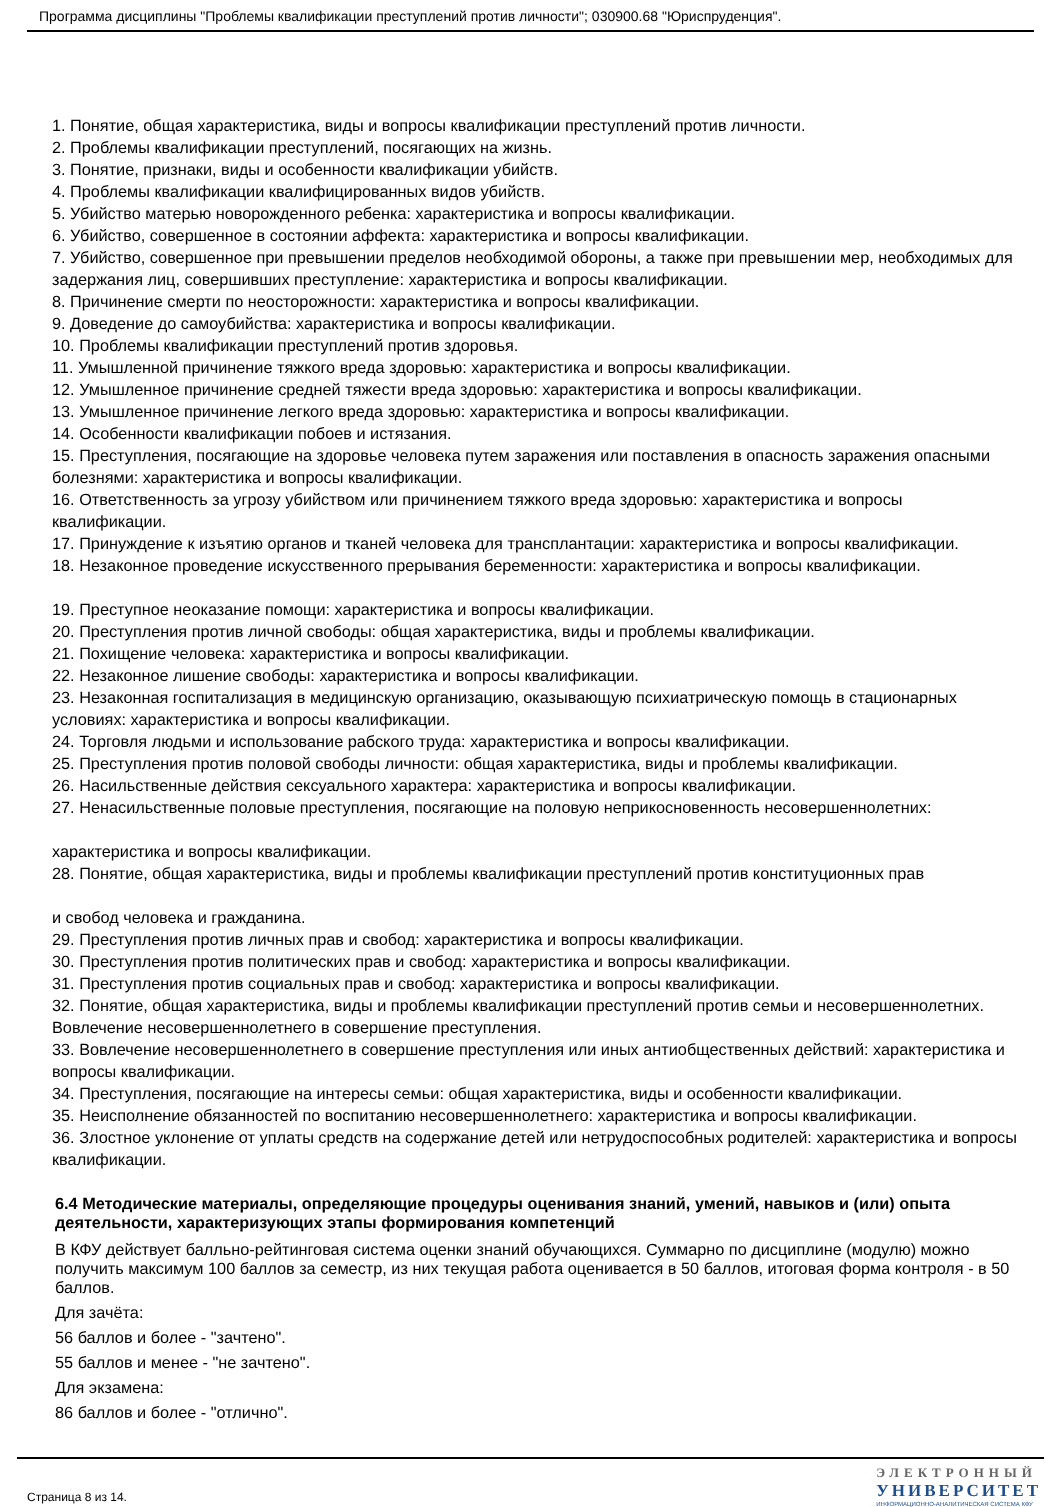Программа дисциплины "Проблемы квалификации преступлений против личности"; 030900.68 "Юриспруденция".
1. Понятие, общая характеристика, виды и вопросы квалификации преступлений против личности.
2. Проблемы квалификации преступлений, посягающих на жизнь.
3. Понятие, признаки, виды и особенности квалификации убийств.
4. Проблемы квалификации квалифицированных видов убийств.
5. Убийство матерью новорожденного ребенка: характеристика и вопросы квалификации.
6. Убийство, совершенное в состоянии аффекта: характеристика и вопросы квалификации.
7. Убийство, совершенное при превышении пределов необходимой обороны, а также при превышении мер, необходимых для задержания лиц, совершивших преступление: характеристика и вопросы квалификации.
8. Причинение смерти по неосторожности: характеристика и вопросы квалификации.
9. Доведение до самоубийства: характеристика и вопросы квалификации.
10. Проблемы квалификации преступлений против здоровья.
11. Умышленной причинение тяжкого вреда здоровью: характеристика и вопросы квалификации.
12. Умышленное причинение средней тяжести вреда здоровью: характеристика и вопросы квалификации.
13. Умышленное причинение легкого вреда здоровью: характеристика и вопросы квалификации.
14. Особенности квалификации побоев и истязания.
15. Преступления, посягающие на здоровье человека путем заражения или поставления в опасность заражения опасными болезнями: характеристика и вопросы квалификации.
16. Ответственность за угрозу убийством или причинением тяжкого вреда здоровью: характеристика и вопросы квалификации.
17. Принуждение к изъятию органов и тканей человека для трансплантации: характеристика и вопросы квалификации.
18. Незаконное проведение искусственного прерывания беременности: характеристика и вопросы квалификации.
19. Преступное неоказание помощи: характеристика и вопросы квалификации.
20. Преступления против личной свободы: общая характеристика, виды и проблемы квалификации.
21. Похищение человека: характеристика и вопросы квалификации.
22. Незаконное лишение свободы: характеристика и вопросы квалификации.
23. Незаконная госпитализация в медицинскую организацию, оказывающую психиатрическую помощь в стационарных условиях: характеристика и вопросы квалификации.
24. Торговля людьми и использование рабского труда: характеристика и вопросы квалификации.
25. Преступления против половой свободы личности: общая характеристика, виды и проблемы квалификации.
26. Насильственные действия сексуального характера: характеристика и вопросы квалификации.
27. Ненасильственные половые преступления, посягающие на половую неприкосновенность несовершеннолетних:
характеристика и вопросы квалификации.
28. Понятие, общая характеристика, виды и проблемы квалификации преступлений против конституционных прав
и свобод человека и гражданина.
29. Преступления против личных прав и свобод: характеристика и вопросы квалификации.
30. Преступления против политических прав и свобод: характеристика и вопросы квалификации.
31. Преступления против социальных прав и свобод: характеристика и вопросы квалификации.
32. Понятие, общая характеристика, виды и проблемы квалификации преступлений против семьи и несовершеннолетних. Вовлечение несовершеннолетнего в совершение преступления.
33. Вовлечение несовершеннолетнего в совершение преступления или иных антиобщественных действий: характеристика и вопросы квалификации.
34. Преступления, посягающие на интересы семьи: общая характеристика, виды и особенности квалификации.
35. Неисполнение обязанностей по воспитанию несовершеннолетнего: характеристика и вопросы квалификации.
36. Злостное уклонение от уплаты средств на содержание детей или нетрудоспособных родителей: характеристика и вопросы квалификации.
6.4 Методические материалы, определяющие процедуры оценивания знаний, умений, навыков и (или) опыта деятельности, характеризующих этапы формирования компетенций
В КФУ действует балльно-рейтинговая система оценки знаний обучающихся. Суммарно по дисциплине (модулю) можно получить максимум 100 баллов за семестр, из них текущая работа оценивается в 50 баллов, итоговая форма контроля - в 50 баллов.
Для зачёта:
56 баллов и более - "зачтено".
55 баллов и менее - "не зачтено".
Для экзамена:
86 баллов и более - "отлично".
Страница 8 из 14.
ЭЛЕКТРОННЫЙ
УНИВЕРСИТЕТ
ИНФОРМАЦИОННО-АНАЛИТИЧЕСКАЯ СИСТЕМА КФУ